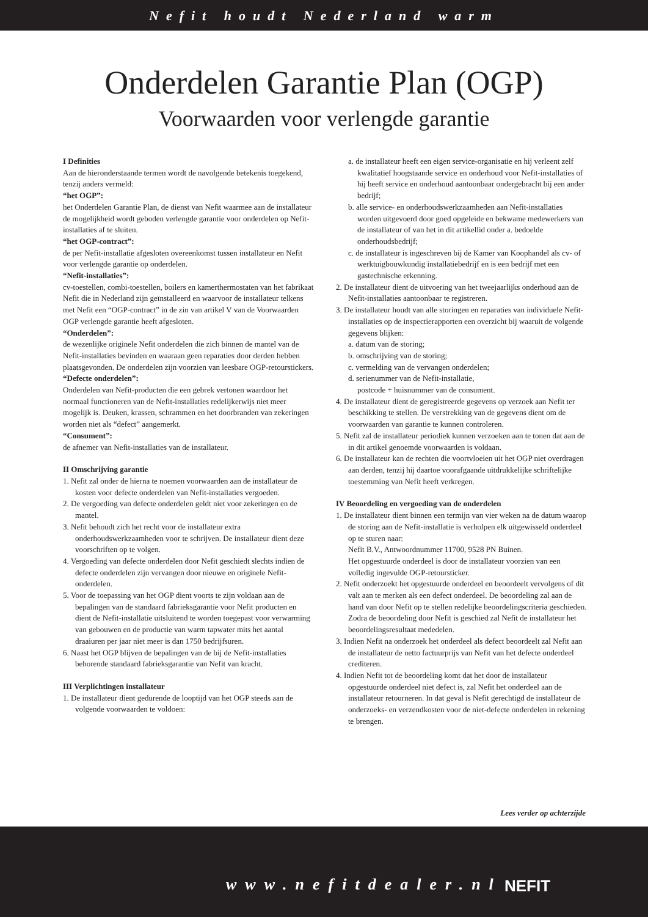Nefit houdt Nederland warm
Onderdelen Garantie Plan (OGP)
Voorwaarden voor verlengde garantie
I Definities
Aan de hieronderstaande termen wordt de navolgende betekenis toegekend, tenzij anders vermeld:
“het OGP”:
het Onderdelen Garantie Plan, de dienst van Nefit waarmee aan de installateur de mogelijkheid wordt geboden verlengde garantie voor onderdelen op Nefit-installaties af te sluiten.
“het OGP-contract”:
de per Nefit-installatie afgesloten overeenkomst tussen installateur en Nefit voor verlengde garantie op onderdelen.
“Nefit-installaties”:
cv-toestellen, combi-toestellen, boilers en kamerthermostaten van het fabrikaat Nefit die in Nederland zijn geïnstalleerd en waarvoor de installateur telkens met Nefit een “OGP-contract” in de zin van artikel V van de Voorwaarden OGP verlengde garantie heeft afgesloten.
“Onderdelen”:
de wezenlijke originele Nefit onderdelen die zich binnen de mantel van de Nefit-installaties bevinden en waaraan geen reparaties door derden hebben plaatsgevonden. De onderdelen zijn voorzien van leesbare OGP-retourstickers.
“Defecte onderdelen”:
Onderdelen van Nefit-producten die een gebrek vertonen waardoor het normaal functioneren van de Nefit-installaties redelijkerwijs niet meer mogelijk is. Deuken, krassen, schrammen en het doorbranden van zekeringen worden niet als “defect” aangemerkt.
“Consument”:
de afnemer van Nefit-installaties van de installateur.
II Omschrijving garantie
1. Nefit zal onder de hierna te noemen voorwaarden aan de installateur de kosten voor defecte onderdelen van Nefit-installaties vergoeden.
2. De vergoeding van defecte onderdelen geldt niet voor zekeringen en de mantel.
3. Nefit behoudt zich het recht voor de installateur extra onderhoudswerkzaamheden voor te schrijven. De installateur dient deze voorschriften op te volgen.
4. Vergoeding van defecte onderdelen door Nefit geschiedt slechts indien de defecte onderdelen zijn vervangen door nieuwe en originele Nefit-onderdelen.
5. Voor de toepassing van het OGP dient voorts te zijn voldaan aan de bepalingen van de standaard fabrieksgarantie voor Nefit producten en dient de Nefit-installatie uitsluitend te worden toegepast voor verwarming van gebouwen en de productie van warm tapwater mits het aantal draaiuren per jaar niet meer is dan 1750 bedrijfsuren.
6. Naast het OGP blijven de bepalingen van de bij de Nefit-installaties behorende standaard fabrieksgarantie van Nefit van kracht.
III Verplichtingen installateur
1. De installateur dient gedurende de looptijd van het OGP steeds aan de volgende voorwaarden te voldoen:
a. de installateur heeft een eigen service-organisatie en hij verleent zelf kwalitatief hoogstaande service en onderhoud voor Nefit-installaties of hij heeft service en onderhoud aantoonbaar ondergebracht bij een ander bedrijf;
b. alle service- en onderhoudswerkzaamheden aan Nefit-installaties worden uitgevoerd door goed opgeleide en bekwame medewerkers van de installateur of van het in dit artikellid onder a. bedoelde onderhoudsbedrijf;
c. de installateur is ingeschreven bij de Kamer van Koophandel als cv- of werktuigbouwkundig installatiebedrijf en is een bedrijf met een gastechnische erkenning.
2. De installateur dient de uitvoering van het tweejaarlijks onderhoud aan de Nefit-installaties aantoonbaar te registreren.
3. De installateur houdt van alle storingen en reparaties van individuele Nefit-installaties op de inspectierapporten een overzicht bij waaruit de volgende gegevens blijken:
a. datum van de storing;
b. omschrijving van de storing;
c. vermelding van de vervangen onderdelen;
d. serienummer van de Nefit-installatie,
postcode + huisnummer van de consument.
4. De installateur dient de geregistreerde gegevens op verzoek aan Nefit ter beschikking te stellen. De verstrekking van de gegevens dient om de voorwaarden van garantie te kunnen controleren.
5. Nefit zal de installateur periodiek kunnen verzoeken aan te tonen dat aan de in dit artikel genoemde voorwaarden is voldaan.
6. De installateur kan de rechten die voortvloeien uit het OGP niet overdragen aan derden, tenzij hij daartoe voorafgaande uitdrukkelijke schriftelijke toestemming van Nefit heeft verkregen.
IV Beoordeling en vergoeding van de onderdelen
1. De installateur dient binnen een termijn van vier weken na de datum waarop de storing aan de Nefit-installatie is verholpen elk uitgewisseld onderdeel op te sturen naar:
Nefit B.V., Antwoordnummer 11700, 9528 PN Buinen.
Het opgestuurde onderdeel is door de installateur voorzien van een volledig ingevulde OGP-retoursticker.
2. Nefit onderzoekt het opgestuurde onderdeel en beoordeelt vervolgens of dit valt aan te merken als een defect onderdeel. De beoordeling zal aan de hand van door Nefit op te stellen redelijke beoordelingscriteria geschieden. Zodra de beoordeling door Nefit is geschied zal Nefit de installateur het beoordelingsresultaat mededelen.
3. Indien Nefit na onderzoek het onderdeel als defect beoordeelt zal Nefit aan de installateur de netto factuurprijs van Nefit van het defecte onderdeel crediteren.
4. Indien Nefit tot de beoordeling komt dat het door de installateur opgestuurde onderdeel niet defect is, zal Nefit het onderdeel aan de installateur retourneren. In dat geval is Nefit gerechtigd de installateur de onderzoeks- en verzendkosten voor de niet-defecte onderdelen in rekening te brengen.
Lees verder op achterzijde
www.nefitdealer.nl NEFIT